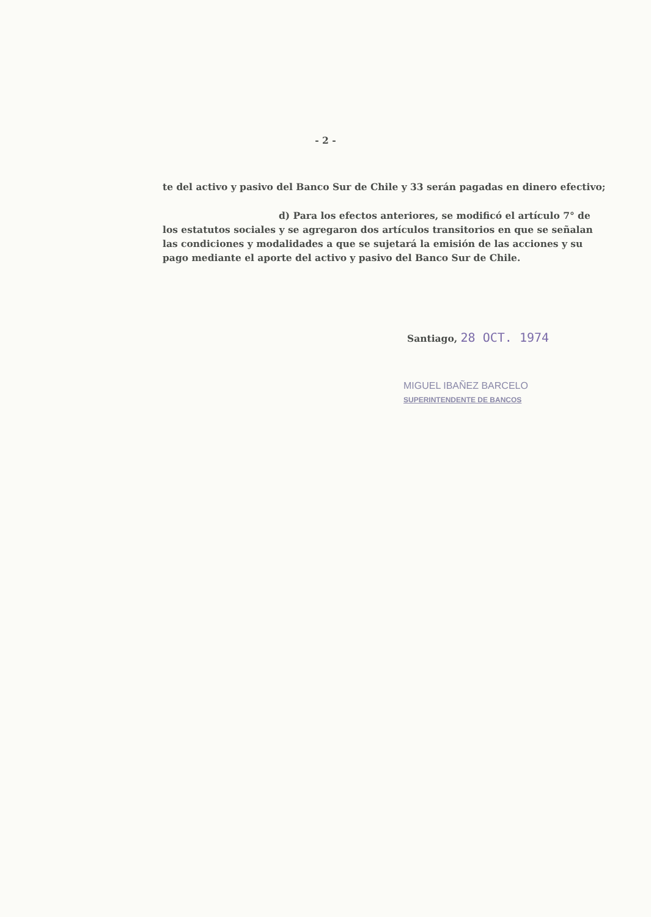- 2 -
te del activo y pasivo del Banco Sur de Chile y 33 serán pagadas en dinero efectivo;
d) Para los efectos anteriores, se modificó el artículo 7° de los estatutos sociales y se agregaron dos artículos transitorios en que se señalan las condiciones y modalidades a que se sujetará la emisión de las acciones y su pago mediante el aporte del activo y pasivo del Banco Sur de Chile.
Santiago, 28 OCT. 1974
MIGUEL IBAÑEZ BARCELO
SUPERINTENDENTE DE BANCOS